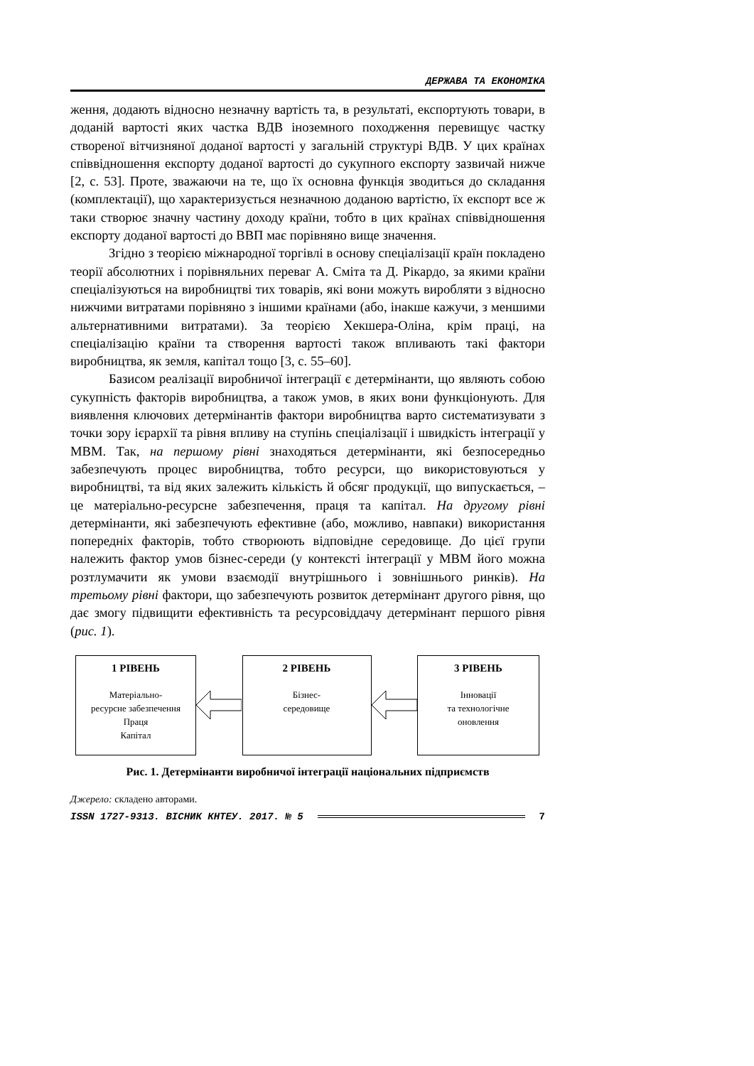ДЕРЖАВА ТА ЕКОНОМІКА
ження, додають відносно незначну вартість та, в результаті, експортують товари, в доданій вартості яких частка ВДВ іноземного походження перевищує частку створеної вітчизняної доданої вартості у загальній структурі ВДВ. У цих країнах співвідношення експорту доданої вартості до сукупного експорту зазвичай нижче [2, с. 53]. Проте, зважаючи на те, що їх основна функція зводиться до складання (комплектації), що характеризується незначною доданою вартістю, їх експорт все ж таки створює значну частину доходу країни, тобто в цих країнах співвідношення експорту доданої вартості до ВВП має порівняно вище значення.
Згідно з теорією міжнародної торгівлі в основу спеціалізації країн покладено теорії абсолютних і порівняльних переваг А. Сміта та Д. Рікардо, за якими країни спеціалізуються на виробництві тих товарів, які вони можуть виробляти з відносно нижчими витратами порівняно з іншими країнами (або, інакше кажучи, з меншими альтернативними витратами). За теорією Хекшера-Оліна, крім праці, на спеціалізацію країни та створення вартості також впливають такі фактори виробництва, як земля, капітал тощо [3, с. 55–60].
Базисом реалізації виробничої інтеграції є детермінанти, що являють собою сукупність факторів виробництва, а також умов, в яких вони функціонують. Для виявлення ключових детермінантів фактори виробництва варто систематизувати з точки зору ієрархії та рівня впливу на ступінь спеціалізації і швидкість інтеграції у МВМ. Так, на першому рівні знаходяться детермінанти, які безпосередньо забезпечують процес виробництва, тобто ресурси, що використовуються у виробництві, та від яких залежить кількість й обсяг продукції, що випускається, – це матеріально-ресурсне забезпечення, праця та капітал. На другому рівні детермінанти, які забезпечують ефективне (або, можливо, навпаки) використання попередніх факторів, тобто створюють відповідне середовище. До цієї групи належить фактор умов бізнес-середи (у контексті інтеграції у МВМ його можна розтлумачити як умови взаємодії внутрішнього і зовнішнього ринків). На третьому рівні фактори, що забезпечують розвиток детермінант другого рівня, що дає змогу підвищити ефективність та ресурсовіддачу детермінант першого рівня (рис. 1).
1 РІВЕНЬ
Матеріально-
ресурсне забезпечення
Праця
Капітал
2 РІВЕНЬ
Бізнес-
середовище
3 РІВЕНЬ
Інновації
та технологічне
оновлення
Рис. 1. Детермінанти виробничої інтеграції національних підприємств
Джерело: складено авторами.
ISSN 1727-9313. ВІСНИК КНТЕУ. 2017. № 5 7